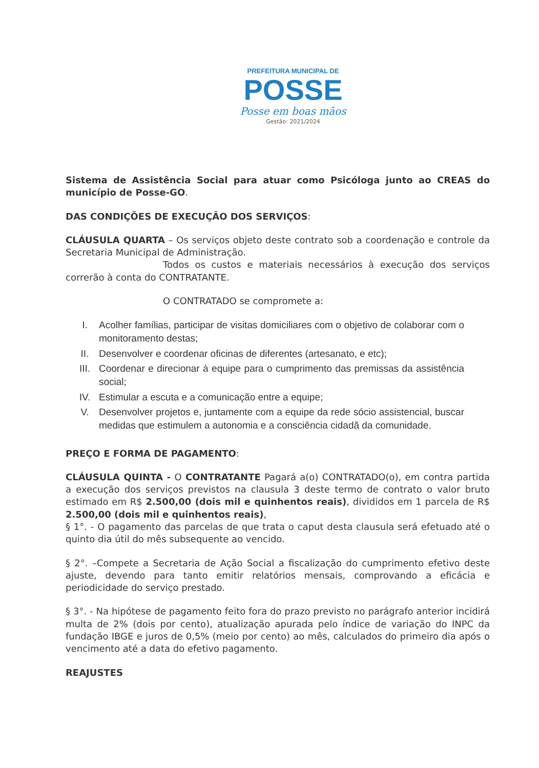PREFEITURA MUNICIPAL DE
POSSE
Posse em boas mãos
Gestão: 2021/2024
Sistema de Assistência Social para atuar como Psicóloga junto ao CREAS do município de Posse-GO.
DAS CONDIÇÕES DE EXECUÇÃO DOS SERVIÇOS:
CLÁUSULA QUARTA – Os serviços objeto deste contrato sob a coordenação e controle da Secretaria Municipal de Administração.
Todos os custos e materiais necessários à execução dos serviços correrão à conta do CONTRATANTE.
O CONTRATADO se compromete a:
I. Acolher famílias, participar de visitas domiciliares com o objetivo de colaborar com o monitoramento destas;
II. Desenvolver e coordenar oficinas de diferentes (artesanato, e etc);
III. Coordenar e direcionar à equipe para o cumprimento das premissas da assistência social;
IV. Estimular a escuta e a comunicação entre a equipe;
V. Desenvolver projetos e, juntamente com a equipe da rede sócio assistencial, buscar medidas que estimulem a autonomia e a consciência cidadã da comunidade.
PREÇO E FORMA DE PAGAMENTO:
CLÁUSULA QUINTA - O CONTRATANTE Pagará a(o) CONTRATADO(o), em contra partida a execução dos serviços previstos na clausula 3 deste termo de contrato o valor bruto estimado em R$ 2.500,00 (dois mil e quinhentos reais), divididos em 1 parcela de R$ 2.500,00 (dois mil e quinhentos reais),
§ 1°. - O pagamento das parcelas de que trata o caput desta clausula será efetuado até o quinto dia útil do mês subsequente ao vencido.
§ 2°. –Compete a Secretaria de Ação Social a fiscalização do cumprimento efetivo deste ajuste, devendo para tanto emitir relatórios mensais, comprovando a eficácia e periodicidade do serviço prestado.
§ 3°. - Na hipótese de pagamento feito fora do prazo previsto no parágrafo anterior incidirá multa de 2% (dois por cento), atualização apurada pelo índice de variação do INPC da fundação IBGE e juros de 0,5% (meio por cento) ao mês, calculados do primeiro dia após o vencimento até a data do efetivo pagamento.
REAJUSTES